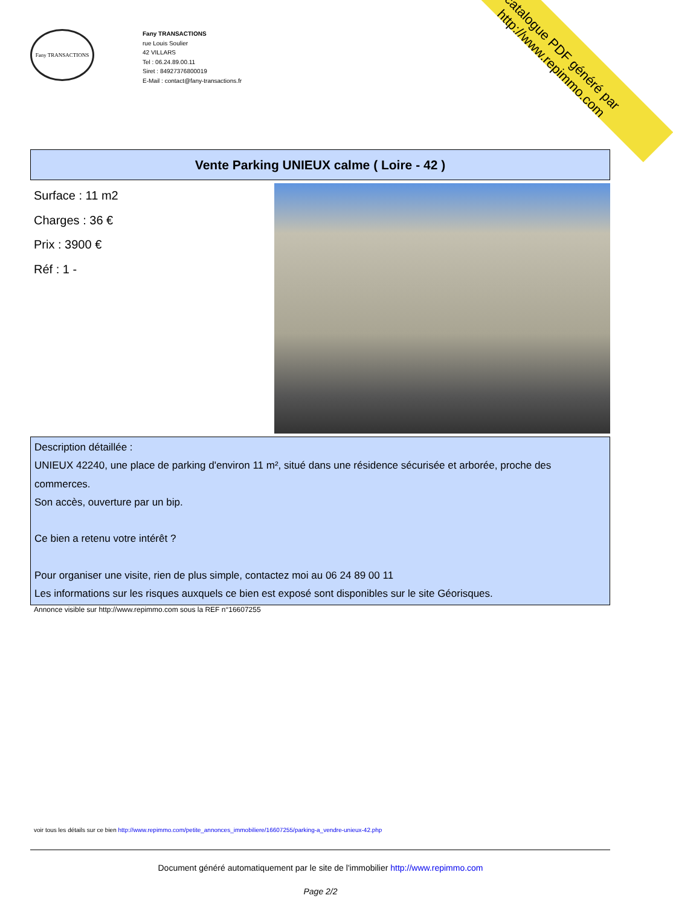catalogue PDF généré par http://www.repimmo.com
Fany TRANSACTIONS
Fany TRANSACTIONS
rue Louis Soulier
42 VILLARS
Tel : 06.24.89.00.11
Siret : 84927376800019
E-Mail : contact@fany-transactions.fr
Vente Parking UNIEUX calme ( Loire - 42 )
Surface : 11 m2
Charges : 36 €
Prix : 3900 €
Réf : 1 -
Description détaillée :
UNIEUX 42240, une place de parking d'environ 11 m², situé dans une résidence sécurisée et arborée, proche des commerces.
Son accès, ouverture par un bip.
Ce bien a retenu votre intérêt ?
Pour organiser une visite, rien de plus simple, contactez moi au 06 24 89 00 11
Les informations sur les risques auxquels ce bien est exposé sont disponibles sur le site Géorisques.
Annonce visible sur http://www.repimmo.com sous la REF n°16607255
voir tous les détails sur ce bien http://www.repimmo.com/petite_annonces_immobiliere/16607255/parking-a_vendre-unieux-42.php
Document généré automatiquement par le site de l'immobilier http://www.repimmo.com
Page 2/2